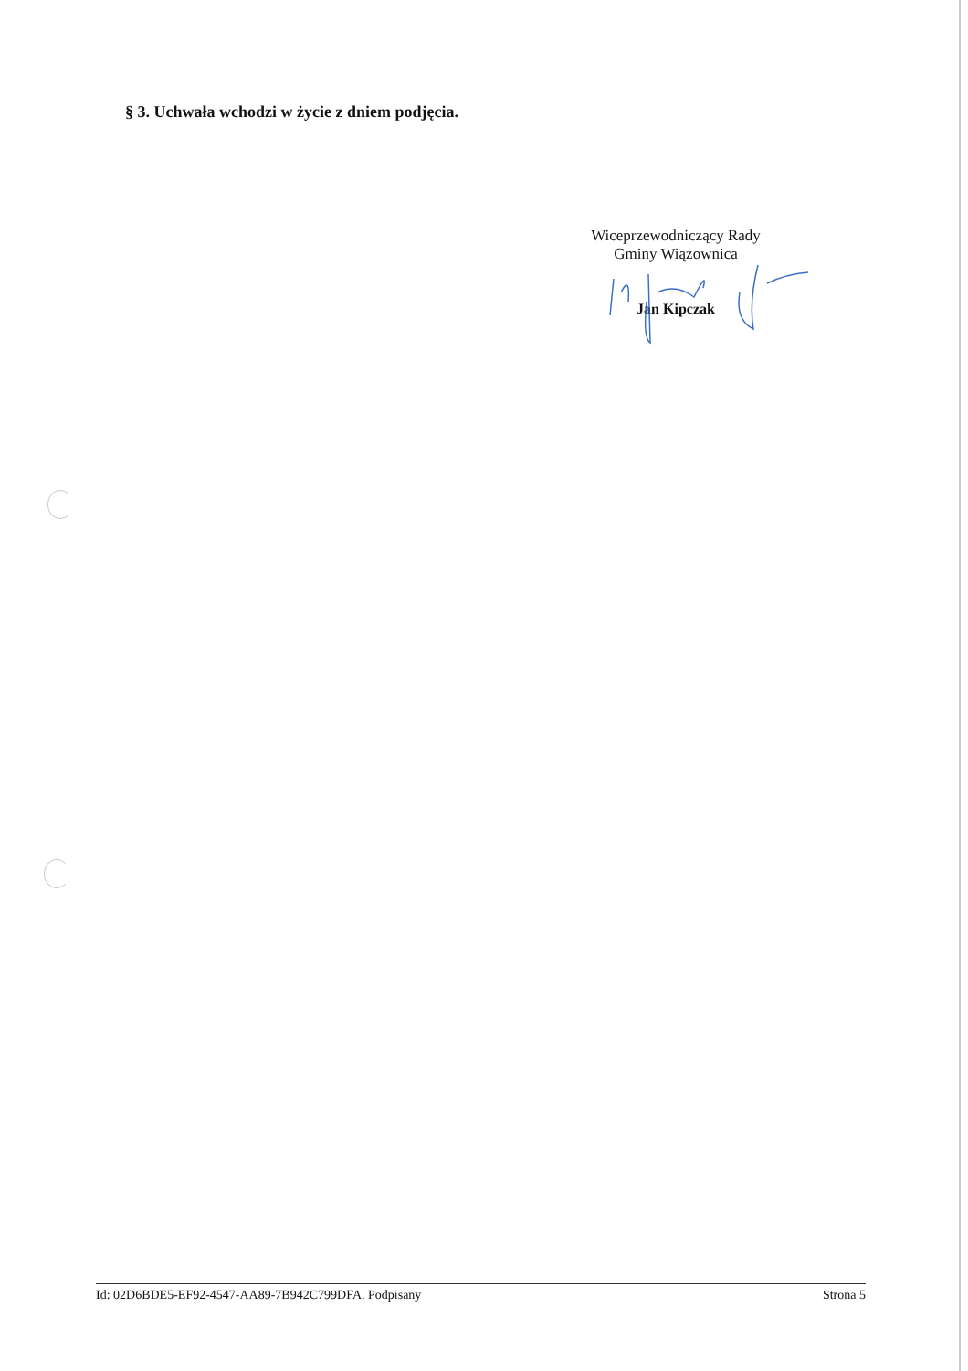§ 3. Uchwała wchodzi w życie z dniem podjęcia.
Wiceprzewodniczący Rady
Gminy Wiązownica
Jan Kipczak
Id: 02D6BDE5-EF92-4547-AA89-7B942C799DFA. Podpisany Strona 5